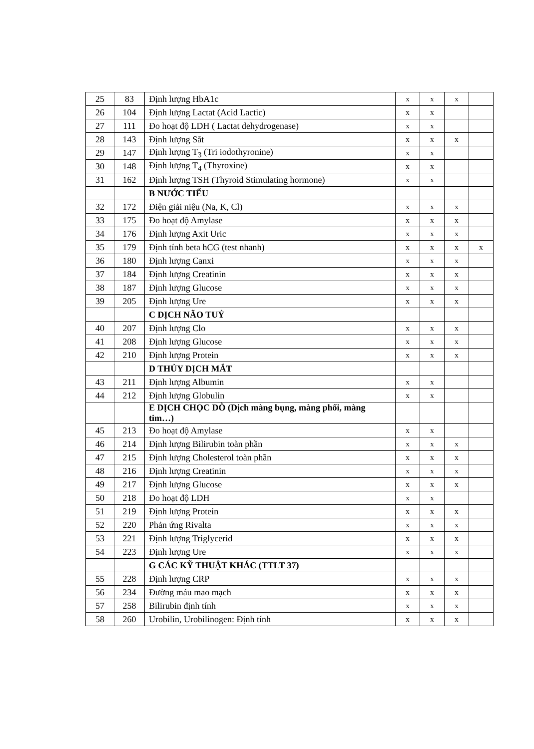| 25 | 83 | Định lượng HbA1c | x | x | x | |
| 26 | 104 | Định lượng Lactat (Acid Lactic) | x | x | | |
| 27 | 111 | Đo hoạt độ LDH ( Lactat dehydrogenase) | x | x | | |
| 28 | 143 | Định lượng Sắt | x | x | x | |
| 29 | 147 | Định lượng T<sub>3</sub> (Tri iodothyronine) | x | x | | |
| 30 | 148 | Định lượng T<sub>4</sub> (Thyroxine) | x | x | | |
| 31 | 162 | Định lượng TSH (Thyroid Stimulating hormone) | x | x | | |
| | | B NƯỚC TIỂU | | | | |
| 32 | 172 | Điện giải niệu (Na, K, Cl) | x | x | x | |
| 33 | 175 | Đo hoạt độ Amylase | x | x | x | |
| 34 | 176 | Định lượng Axit Uric | x | x | x | |
| 35 | 179 | Định tính beta hCG (test nhanh) | x | x | x | x |
| 36 | 180 | Định lượng Canxi | x | x | x | |
| 37 | 184 | Định lượng Creatinin | x | x | x | |
| 38 | 187 | Định lượng Glucose | x | x | x | |
| 39 | 205 | Định lượng Ure | x | x | x | |
| | | C DỊCH NÃO TUỶ | | | | |
| 40 | 207 | Định lượng Clo | x | x | x | |
| 41 | 208 | Định lượng Glucose | x | x | x | |
| 42 | 210 | Định lượng Protein | x | x | x | |
| | | D THỦY DỊCH MẮT | | | | |
| 43 | 211 | Định lượng Albumin | x | x | | |
| 44 | 212 | Định lượng Globulin | x | x | | |
| | | E DỊCH CHỌC DÒ (Dịch màng bụng, màng phổi, màng tim…) | | | | |
| 45 | 213 | Đo hoạt độ Amylase | x | x | | |
| 46 | 214 | Định lượng Bilirubin toàn phần | x | x | x | |
| 47 | 215 | Định lượng Cholesterol toàn phần | x | x | x | |
| 48 | 216 | Định lượng Creatinin | x | x | x | |
| 49 | 217 | Định lượng Glucose | x | x | x | |
| 50 | 218 | Đo hoạt độ LDH | x | x | | |
| 51 | 219 | Định lượng Protein | x | x | x | |
| 52 | 220 | Phản ứng Rivalta | x | x | x | |
| 53 | 221 | Định lượng Triglycerid | x | x | x | |
| 54 | 223 | Định lượng Ure | x | x | x | |
| | | G CÁC KỸ THUẬT KHÁC (TTLT 37) | | | | |
| 55 | 228 | Định lượng CRP | x | x | x | |
| 56 | 234 | Đường máu mao mạch | x | x | x | |
| 57 | 258 | Bilirubin định tính | x | x | x | |
| 58 | 260 | Urobilin, Urobilinogen: Định tính | x | x | x | |